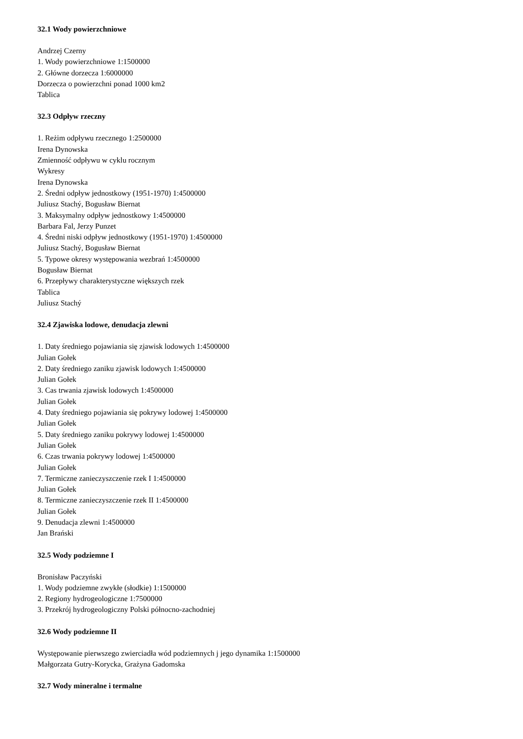32.1 Wody powierzchniowe
Andrzej Czerny
1. Wody powierzchniowe 1:1500000
2. Główne dorzecza 1:6000000
Dorzecza o powierzchni ponad 1000 km2
Tablica
32.3 Odpływ rzeczny
1. Reżim odpływu rzecznego 1:2500000
Irena Dynowska
Zmienność odpływu w cyklu rocznym
Wykresy
Irena Dynowska
2. Średni odpływ jednostkowy (1951-1970) 1:4500000
Juliusz Stachý, Bogusław Biernat
3. Maksymalny odpływ jednostkowy 1:4500000
Barbara Fal, Jerzy Punzet
4. Średni niski odpływ jednostkowy (1951-1970) 1:4500000
Juliusz Stachý, Bogusław Biernat
5. Typowe okresy występowania wezbrań 1:4500000
Bogusław Biernat
6. Przepływy charakterystyczne większych rzek
Tablica
Juliusz Stachý
32.4 Zjawiska lodowe, denudacja zlewni
1. Daty średniego pojawiania się zjawisk lodowych 1:4500000
Julian Gołek
2. Daty średniego zaniku zjawisk lodowych 1:4500000
Julian Gołek
3. Cas trwania zjawisk lodowych 1:4500000
Julian Gołek
4. Daty średniego pojawiania się pokrywy lodowej 1:4500000
Julian Gołek
5. Daty średniego zaniku pokrywy lodowej 1:4500000
Julian Gołek
6. Czas trwania pokrywy lodowej 1:4500000
Julian Gołek
7. Termiczne zanieczyszczenie rzek I 1:4500000
Julian Gołek
8. Termiczne zanieczyszczenie rzek II 1:4500000
Julian Gołek
9. Denudacja zlewni 1:4500000
Jan Brański
32.5 Wody podziemne I
Bronisław Paczyński
1. Wody podziemne zwykłe (słodkie) 1:1500000
2. Regiony hydrogeologiczne 1:7500000
3. Przekrój hydrogeologiczny Polski północno-zachodniej
32.6 Wody podziemne II
Występowanie pierwszego zwierciadła wód podziemnych j jego dynamika 1:1500000
Małgorzata Gutry-Korycka, Grażyna Gadomska
32.7 Wody mineralne i termalne